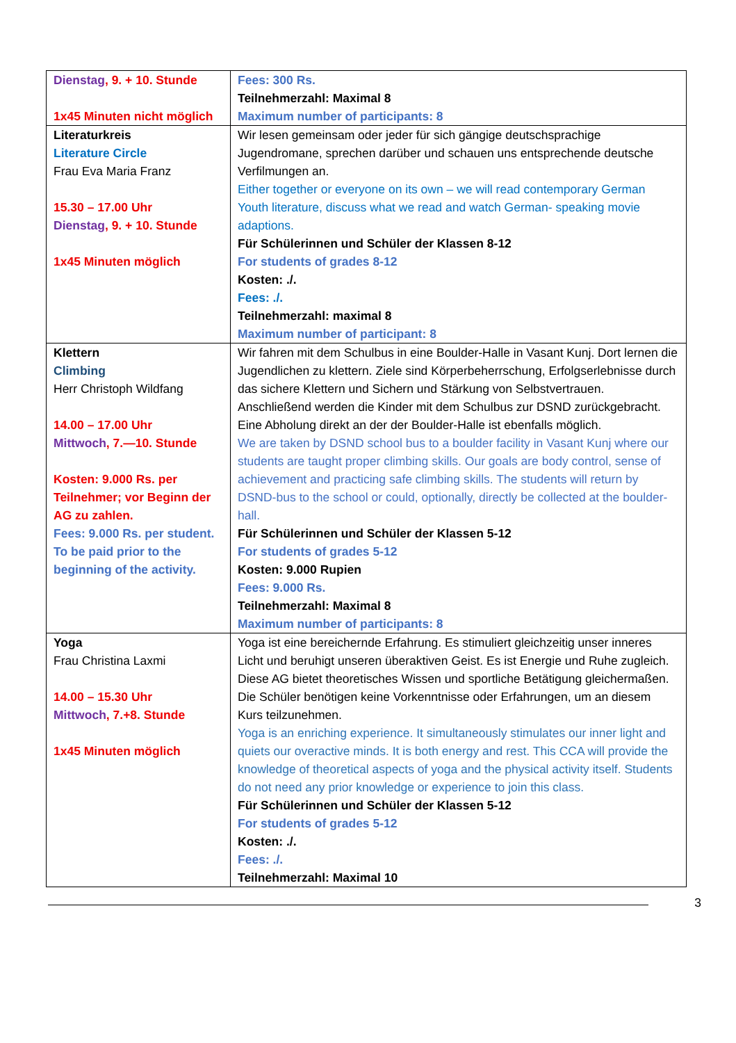| Dienstag , 9. + 10. Stunde 1x45 Minuten nicht möglich | Fees: 300 Rs. Teilnehmerzahl: Maximal 8 Maximum number of participants: 8 |
| Literaturkreis Literature Circle Frau Eva Maria Franz 15.30 – 17.00 Uhr Dienstag , 9. + 10. Stunde 1x45 Minuten möglich | Wir lesen gemeinsam oder jeder für sich gängige deutschsprachige Jugendromane, sprechen darüber und schauen uns entsprechende deutsche Verfilmungen an. Either together or everyone on its own – we will read contemporary German Youth literature, discuss what we read and watch German- speaking movie adaptions. Für Schülerinnen und Schüler der Klassen 8-12 For students of grades 8-12 Kosten: ./. Fees: ./. Teilnehmerzahl: maximal 8 Maximum number of participant: 8 |
| Klettern Climbing Herr Christoph Wildfang 14.00 – 17.00 Uhr Mittwoch , 7.—10. Stunde Kosten: 9.000 Rs. per Teilnehmer; vor Beginn der AG zu zahlen. Fees: 9.000 Rs. per student. To be paid prior to the beginning of the activity. | Wir fahren mit dem Schulbus in eine Boulder-Halle in Vasant Kunj. Dort lernen die Jugendlichen zu klettern. Ziele sind Körperbeherrschung, Erfolgserlebnisse durch das sichere Klettern und Sichern und Stärkung von Selbstvertrauen. Anschließend werden die Kinder mit dem Schulbus zur DSND zurückgebracht. Eine Abholung direkt an der der Boulder-Halle ist ebenfalls möglich. We are taken by DSND school bus to a boulder facility in Vasant Kunj where our students are taught proper climbing skills. Our goals are body control, sense of achievement and practicing safe climbing skills. The students will return by DSND-bus to the school or could, optionally, directly be collected at the boulder-hall. Für Schülerinnen und Schüler der Klassen 5-12 For students of grades 5-12 Kosten: 9.000 Rupien Fees: 9.000 Rs. Teilnehmerzahl: Maximal 8 Maximum number of participants: 8 |
| Yoga Frau Christina Laxmi 14.00 – 15.30 Uhr Mittwoch , 7.+8. Stunde 1x45 Minuten möglich | Yoga ist eine bereichernde Erfahrung. Es stimuliert gleichzeitig unser inneres Licht und beruhigt unseren überaktiven Geist. Es ist Energie und Ruhe zugleich. Diese AG bietet theoretisches Wissen und sportliche Betätigung gleichermaßen. Die Schüler benötigen keine Vorkenntnisse oder Erfahrungen, um an diesem Kurs teilzunehmen. Yoga is an enriching experience. It simultaneously stimulates our inner light and quiets our overactive minds. It is both energy and rest. This CCA will provide the knowledge of theoretical aspects of yoga and the physical activity itself. Students do not need any prior knowledge or experience to join this class. Für Schülerinnen und Schüler der Klassen 5-12 For students of grades 5-12 Kosten: ./. Fees: ./. Teilnehmerzahl: Maximal 10 |
3